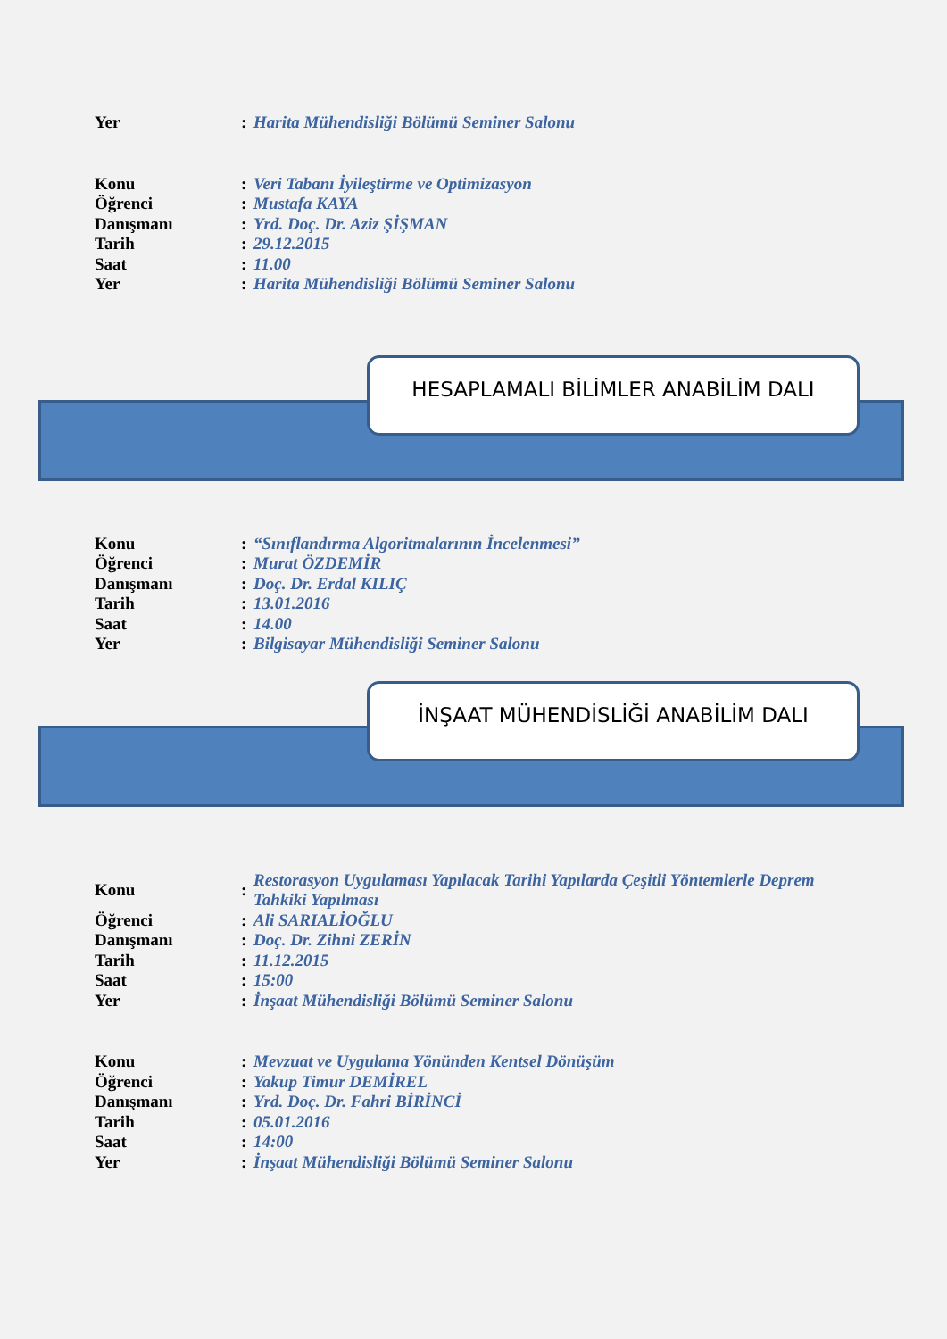| Yer | : | Harita Mühendisliği Bölümü Seminer Salonu |
| Konu | : | Veri Tabanı İyileştirme ve Optimizasyon |
| Öğrenci | : | Mustafa KAYA |
| Danışmanı | : | Yrd. Doç. Dr. Aziz ŞİŞMAN |
| Tarih | : | 29.12.2015 |
| Saat | : | 11.00 |
| Yer | : | Harita Mühendisliği Bölümü Seminer Salonu |
HESAPLAMALI BİLİMLER ANABİLİM DALI
| Konu | : | “Sınıflandırma Algoritmalarının İncelenmesi” |
| Öğrenci | : | Murat ÖZDEMİR |
| Danışmanı | : | Doç. Dr. Erdal KILIÇ |
| Tarih | : | 13.01.2016 |
| Saat | : | 14.00 |
| Yer | : | Bilgisayar Mühendisliği Seminer Salonu |
İNŞAAT MÜHENDİSLİĞİ ANABİLİM DALI
| Konu | : | Restorasyon Uygulaması Yapılacak Tarihi Yapılarda Çeşitli Yöntemlerle Deprem Tahkiki Yapılması |
| Öğrenci | : | Ali SARIALİOĞLU |
| Danışmanı | : | Doç. Dr. Zihni ZERİN |
| Tarih | : | 11.12.2015 |
| Saat | : | 15:00 |
| Yer | : | İnşaat Mühendisliği Bölümü Seminer Salonu |
| Konu | : | Mevzuat ve Uygulama Yönünden Kentsel Dönüşüm |
| Öğrenci | : | Yakup Timur DEMİREL |
| Danışmanı | : | Yrd. Doç. Dr. Fahri BİRİNCİ |
| Tarih | : | 05.01.2016 |
| Saat | : | 14:00 |
| Yer | : | İnşaat Mühendisliği Bölümü Seminer Salonu |